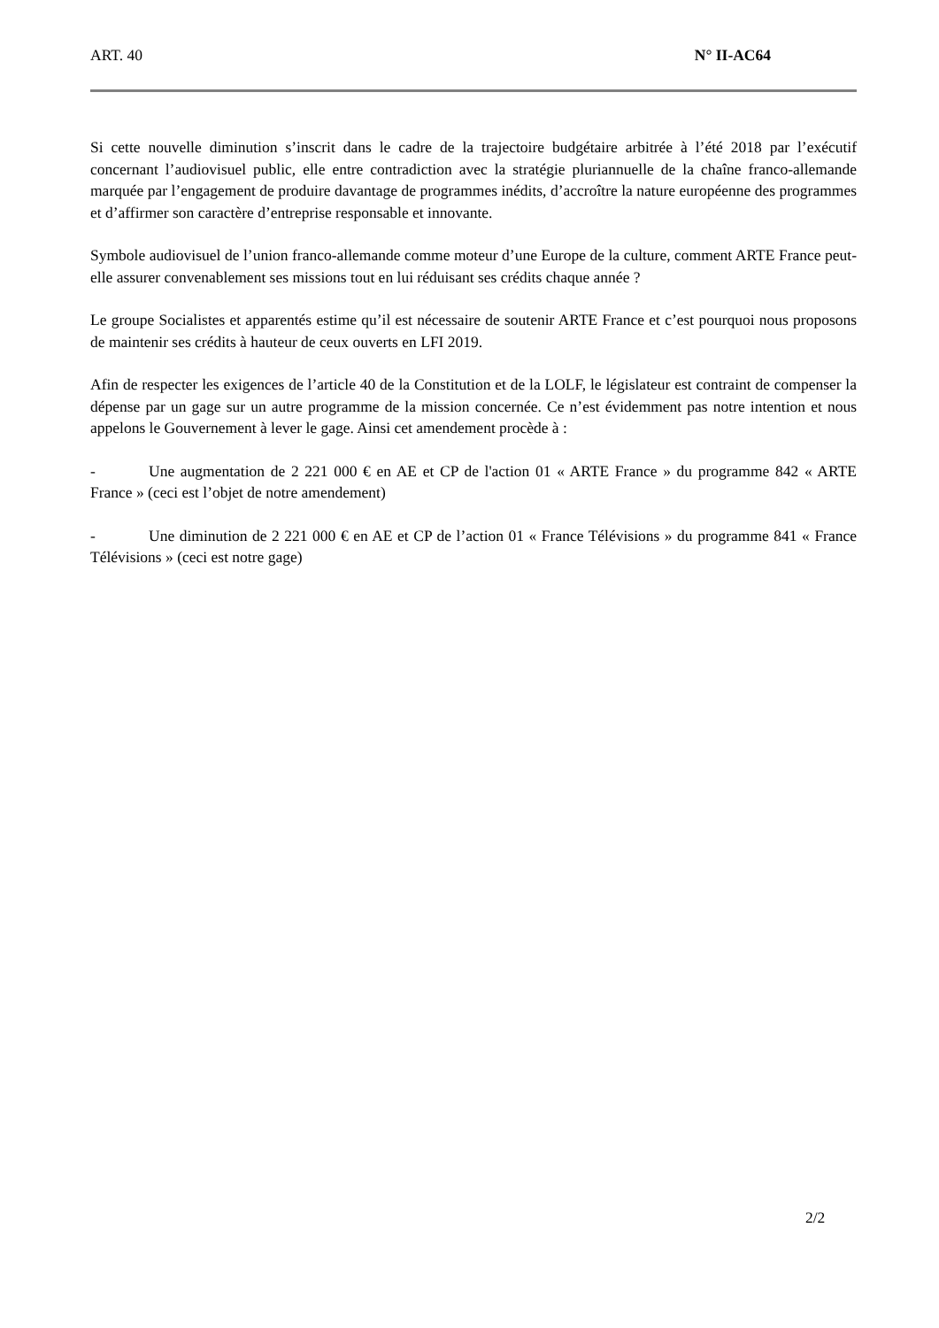ART. 40 N° II-AC64
Si cette nouvelle diminution s’inscrit dans le cadre de la trajectoire budgétaire arbitrée à l’été 2018 par l’exécutif concernant l’audiovisuel public, elle entre contradiction avec la stratégie pluriannuelle de la chaîne franco-allemande marquée par l’engagement de produire davantage de programmes inédits, d’accroître la nature européenne des programmes et d’affirmer son caractère d’entreprise responsable et innovante.
Symbole audiovisuel de l’union franco-allemande comme moteur d’une Europe de la culture, comment ARTE France peut-elle assurer convenablement ses missions tout en lui réduisant ses crédits chaque année ?
Le groupe Socialistes et apparentés estime qu’il est nécessaire de soutenir ARTE France et c’est pourquoi nous proposons de maintenir ses crédits à hauteur de ceux ouverts en LFI 2019.
Afin de respecter les exigences de l’article 40 de la Constitution et de la LOLF, le législateur est contraint de compenser la dépense par un gage sur un autre programme de la mission concernée. Ce n’est évidemment pas notre intention et nous appelons le Gouvernement à lever le gage. Ainsi cet amendement procède à :
- Une augmentation de 2 221 000 € en AE et CP de l'action 01 « ARTE France » du programme 842 « ARTE France » (ceci est l’objet de notre amendement)
- Une diminution de 2 221 000 € en AE et CP de l’action 01 « France Télévisions » du programme 841 « France Télévisions » (ceci est notre gage)
2/2